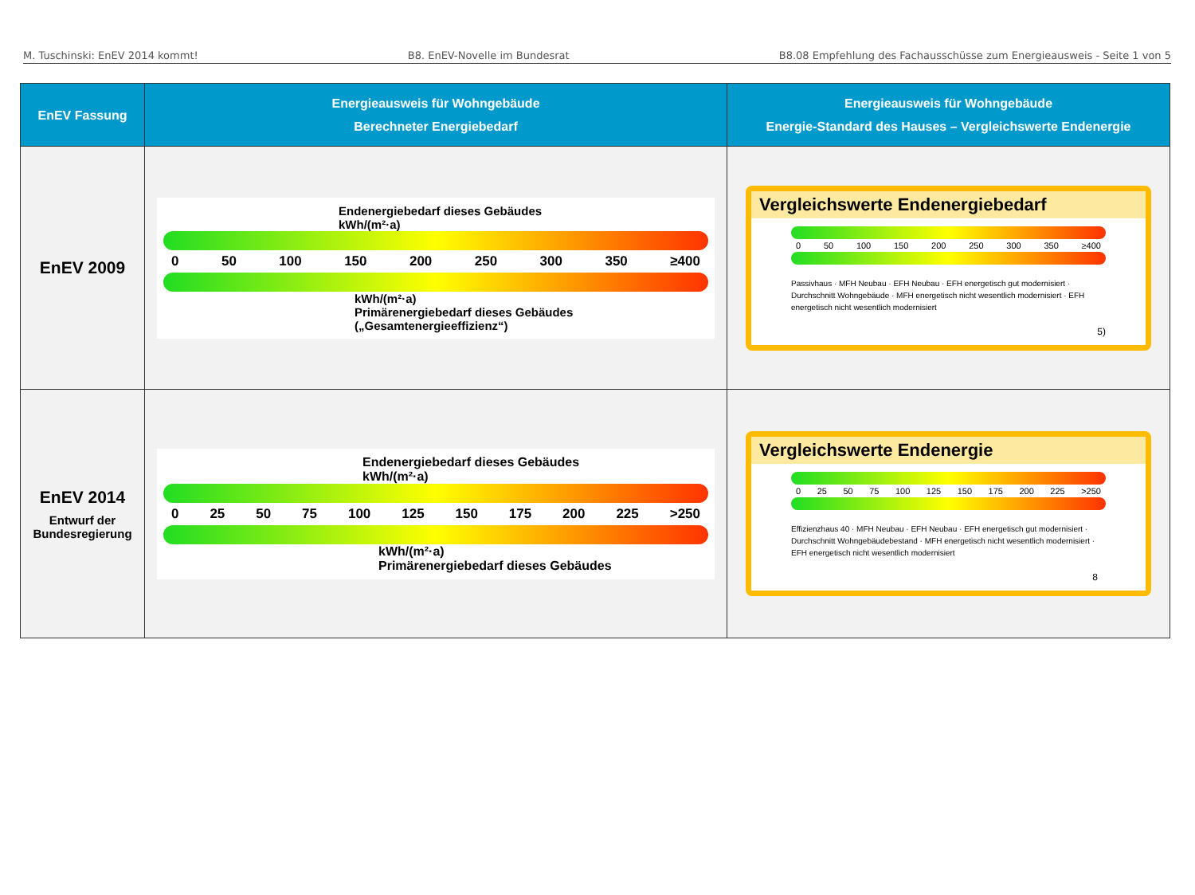M. Tuschinski: EnEV 2014 kommt! B8. EnEV-Novelle im Bundesrat B8.08 Empfehlung des Fachausschüsse zum Energieausweis - Seite 1 von 5
| EnEV Fassung | Energieausweis für Wohngebäude Berechneter Energiebedarf | Energieausweis für Wohngebäude Energie-Standard des Hauses – Vergleichswerte Endenergie |
| --- | --- | --- |
| EnEV 2009 | Endenergiebedarf dieses Gebäudes kWh/(m²·a) 0 50 100 150 200 250 300 350 ≥400 kWh/(m²·a) Primärenergiebedarf dieses Gebäudes („Gesamtenergieeffizienz“) | Vergleichswerte Endenergiebedarf 0 50 100 150 200 250 300 350 ≥400 Passivhaus · MFH Neubau · EFH Neubau · EFH energetisch gut modernisiert · Durchschnitt Wohngebäude · MFH energetisch nicht wesentlich modernisiert · EFH energetisch nicht wesentlich modernisiert 5) |
| EnEV 2014 Entwurf der Bundesregierung | Endenergiebedarf dieses Gebäudes kWh/(m²·a) 0 25 50 75 100 125 150 175 200 225 >250 kWh/(m²·a) Primärenergiebedarf dieses Gebäudes | Vergleichswerte Endenergie 0 25 50 75 100 125 150 175 200 225 >250 Effizienzhaus 40 · MFH Neubau · EFH Neubau · EFH energetisch gut modernisiert · Durchschnitt Wohngebäudebestand · MFH energetisch nicht wesentlich modernisiert · EFH energetisch nicht wesentlich modernisiert 8 |